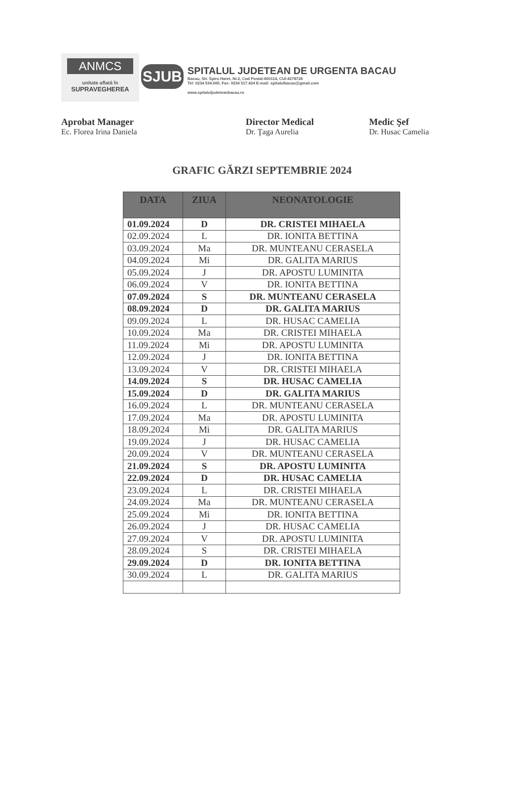ANMCS
unitate aflată în
SUPRAVEGHEREA
SJUB
SPITALUL JUDETEAN DE URGENTA BACAU
Bacau, Str. Spiru Haret, Nr.2, Cod Postal:600114, CUI:4278728
Tel: 0234 534.000, Fax: 0234 517.424 E-mail: spitalulbacau@gmail.com
www.spitaluljudeteanbacau.ro
Aprobat Manager
Ec. Florea Irina Daniela
Director Medical
Dr. Ţaga Aurelia
Medic Şef
Dr. Husac Camelia
GRAFIC GĂRZI SEPTEMBRIE 2024
| DATA | ZIUA | NEONATOLOGIE |
| --- | --- | --- |
| 01.09.2024 | D | DR. CRISTEI MIHAELA |
| 02.09.2024 | L | DR. IONITA BETTINA |
| 03.09.2024 | Ma | DR. MUNTEANU CERASELA |
| 04.09.2024 | Mi | DR. GALITA MARIUS |
| 05.09.2024 | J | DR. APOSTU LUMINITA |
| 06.09.2024 | V | DR. IONITA BETTINA |
| 07.09.2024 | S | DR. MUNTEANU CERASELA |
| 08.09.2024 | D | DR. GALITA MARIUS |
| 09.09.2024 | L | DR. HUSAC CAMELIA |
| 10.09.2024 | Ma | DR. CRISTEI MIHAELA |
| 11.09.2024 | Mi | DR. APOSTU LUMINITA |
| 12.09.2024 | J | DR. IONITA BETTINA |
| 13.09.2024 | V | DR. CRISTEI MIHAELA |
| 14.09.2024 | S | DR. HUSAC CAMELIA |
| 15.09.2024 | D | DR. GALITA MARIUS |
| 16.09.2024 | L | DR. MUNTEANU CERASELA |
| 17.09.2024 | Ma | DR. APOSTU LUMINITA |
| 18.09.2024 | Mi | DR. GALITA MARIUS |
| 19.09.2024 | J | DR. HUSAC CAMELIA |
| 20.09.2024 | V | DR. MUNTEANU CERASELA |
| 21.09.2024 | S | DR. APOSTU LUMINITA |
| 22.09.2024 | D | DR. HUSAC CAMELIA |
| 23.09.2024 | L | DR. CRISTEI MIHAELA |
| 24.09.2024 | Ma | DR. MUNTEANU CERASELA |
| 25.09.2024 | Mi | DR. IONITA BETTINA |
| 26.09.2024 | J | DR. HUSAC CAMELIA |
| 27.09.2024 | V | DR. APOSTU LUMINITA |
| 28.09.2024 | S | DR. CRISTEI MIHAELA |
| 29.09.2024 | D | DR. IONITA BETTINA |
| 30.09.2024 | L | DR. GALITA MARIUS |